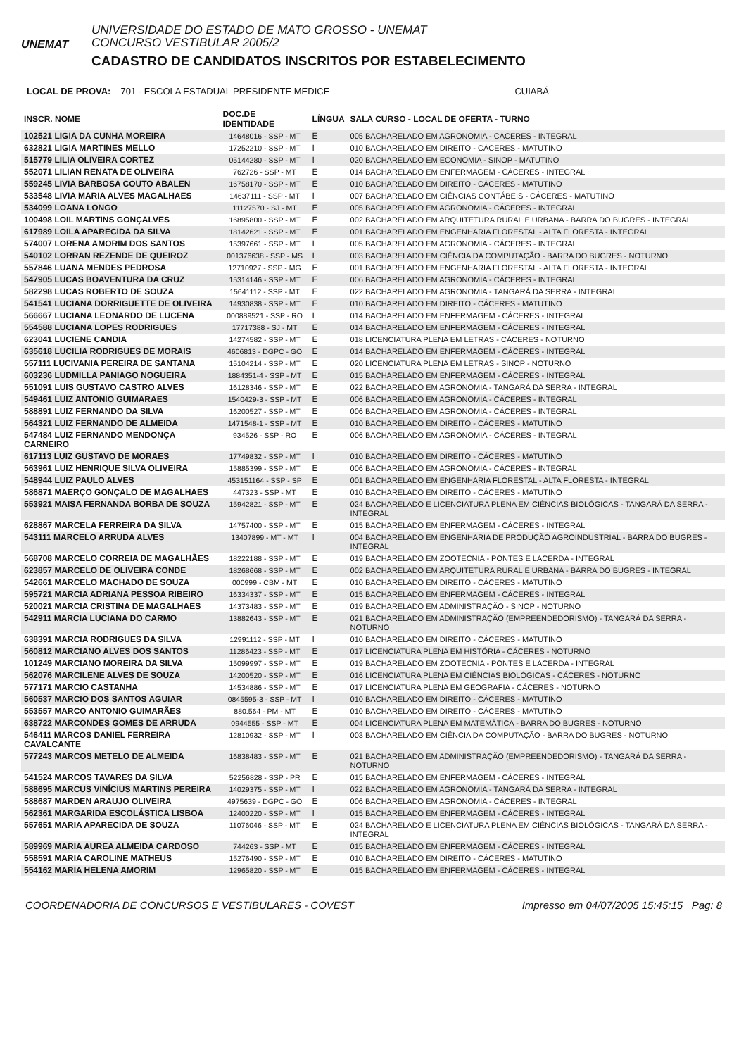UNEMAT
UNIVERSIDADE DO ESTADO DE MATO GROSSO - UNEMAT
CONCURSO VESTIBULAR 2005/2
CADASTRO DE CANDIDATOS INSCRITOS POR ESTABELECIMENTO
LOCAL DE PROVA: 701 - ESCOLA ESTADUAL PRESIDENTE MEDICE CUIABÁ
| INSCR. NOME | DOC.DE IDENTIDADE | LÍNGUA | SALA CURSO - LOCAL DE OFERTA - TURNO |
| --- | --- | --- | --- |
| 102521 LIGIA DA CUNHA MOREIRA | 14648016 - SSP - MT | E | 005 BACHARELADO EM AGRONOMIA - CÁCERES - INTEGRAL |
| 632821 LIGIA MARTINES MELLO | 17252210 - SSP - MT | I | 010 BACHARELADO EM DIREITO - CÁCERES - MATUTINO |
| 515779 LILIA OLIVEIRA CORTEZ | 05144280 - SSP - MT | I | 020 BACHARELADO EM ECONOMIA - SINOP - MATUTINO |
| 552071 LILIAN RENATA DE OLIVEIRA | 762726 - SSP - MT | E | 014 BACHARELADO EM ENFERMAGEM - CÁCERES - INTEGRAL |
| 559245 LIVIA BARBOSA COUTO ABALEN | 16758170 - SSP - MT | E | 010 BACHARELADO EM DIREITO - CÁCERES - MATUTINO |
| 533548 LIVIA MARIA ALVES MAGALHAES | 14637111 - SSP - MT | I | 007 BACHARELADO EM CIÊNCIAS CONTÁBEIS - CÁCERES - MATUTINO |
| 534099 LOANA LONGO | 11127570 - SJ - MT | E | 005 BACHARELADO EM AGRONOMIA - CÁCERES - INTEGRAL |
| 100498 LOIL MARTINS GONÇALVES | 16895800 - SSP - MT | E | 002 BACHARELADO EM ARQUITETURA RURAL E URBANA - BARRA DO BUGRES - INTEGRAL |
| 617989 LOILA APARECIDA DA SILVA | 18142621 - SSP - MT | E | 001 BACHARELADO EM ENGENHARIA FLORESTAL - ALTA FLORESTA - INTEGRAL |
| 574007 LORENA AMORIM DOS SANTOS | 15397661 - SSP - MT | I | 005 BACHARELADO EM AGRONOMIA - CÁCERES - INTEGRAL |
| 540102 LORRAN REZENDE DE QUEIROZ | 001376638 - SSP - MS | I | 003 BACHARELADO EM CIÊNCIA DA COMPUTAÇÃO - BARRA DO BUGRES - NOTURNO |
| 557846 LUANA MENDES PEDROSA | 12710927 - SSP - MG | E | 001 BACHARELADO EM ENGENHARIA FLORESTAL - ALTA FLORESTA - INTEGRAL |
| 547905 LUCAS BOAVENTURA DA CRUZ | 15314146 - SSP - MT | E | 006 BACHARELADO EM AGRONOMIA - CÁCERES - INTEGRAL |
| 582298 LUCAS ROBERTO DE SOUZA | 15641112 - SSP - MT | E | 022 BACHARELADO EM AGRONOMIA - TANGARÁ DA SERRA - INTEGRAL |
| 541541 LUCIANA DORRIGUETTE DE OLIVEIRA | 14930838 - SSP - MT | E | 010 BACHARELADO EM DIREITO - CÁCERES - MATUTINO |
| 566667 LUCIANA LEONARDO DE LUCENA | 000889521 - SSP - RO | I | 014 BACHARELADO EM ENFERMAGEM - CÁCERES - INTEGRAL |
| 554588 LUCIANA LOPES RODRIGUES | 17717388 - SJ - MT | E | 014 BACHARELADO EM ENFERMAGEM - CÁCERES - INTEGRAL |
| 623041 LUCIENE CANDIA | 14274582 - SSP - MT | E | 018 LICENCIATURA PLENA EM LETRAS - CÁCERES - NOTURNO |
| 635618 LUCILIA RODRIGUES DE MORAIS | 4606813 - DGPC - GO | E | 014 BACHARELADO EM ENFERMAGEM - CÁCERES - INTEGRAL |
| 557111 LUCIVANIA PEREIRA DE SANTANA | 15104214 - SSP - MT | E | 020 LICENCIATURA PLENA EM LETRAS - SINOP - NOTURNO |
| 603236 LUDMILLA PANIAGO NOGUEIRA | 1884351-4 - SSP - MT | E | 015 BACHARELADO EM ENFERMAGEM - CÁCERES - INTEGRAL |
| 551091 LUIS GUSTAVO CASTRO ALVES | 16128346 - SSP - MT | E | 022 BACHARELADO EM AGRONOMIA - TANGARÁ DA SERRA - INTEGRAL |
| 549461 LUIZ ANTONIO GUIMARAES | 1540429-3 - SSP - MT | E | 006 BACHARELADO EM AGRONOMIA - CÁCERES - INTEGRAL |
| 588891 LUIZ FERNANDO DA SILVA | 16200527 - SSP - MT | E | 006 BACHARELADO EM AGRONOMIA - CÁCERES - INTEGRAL |
| 564321 LUIZ FERNANDO DE ALMEIDA | 1471548-1 - SSP - MT | E | 010 BACHARELADO EM DIREITO - CÁCERES - MATUTINO |
| 547484 LUIZ FERNANDO MENDONÇA CARNEIRO | 934526 - SSP - RO | E | 006 BACHARELADO EM AGRONOMIA - CÁCERES - INTEGRAL |
| 617113 LUIZ GUSTAVO DE MORAES | 17749832 - SSP - MT | I | 010 BACHARELADO EM DIREITO - CÁCERES - MATUTINO |
| 563961 LUIZ HENRIQUE SILVA OLIVEIRA | 15885399 - SSP - MT | E | 006 BACHARELADO EM AGRONOMIA - CÁCERES - INTEGRAL |
| 548944 LUIZ PAULO ALVES | 453151164 - SSP - SP | E | 001 BACHARELADO EM ENGENHARIA FLORESTAL - ALTA FLORESTA - INTEGRAL |
| 586871 MAERÇO GONÇALO DE MAGALHAES | 447323 - SSP - MT | E | 010 BACHARELADO EM DIREITO - CÁCERES - MATUTINO |
| 553921 MAISA FERNANDA BORBA DE SOUZA | 15942821 - SSP - MT | E | 024 BACHARELADO E LICENCIATURA PLENA EM CIÊNCIAS BIOLÓGICAS - TANGARÁ DA SERRA - INTEGRAL |
| 628867 MARCELA FERREIRA DA SILVA | 14757400 - SSP - MT | E | 015 BACHARELADO EM ENFERMAGEM - CÁCERES - INTEGRAL |
| 543111 MARCELO ARRUDA ALVES | 13407899 - MT - MT | I | 004 BACHARELADO EM ENGENHARIA DE PRODUÇÃO AGROINDUSTRIAL - BARRA DO BUGRES - INTEGRAL |
| 568708 MARCELO CORREIA DE MAGALHÃES | 18222188 - SSP - MT | E | 019 BACHARELADO EM ZOOTECNIA - PONTES E LACERDA - INTEGRAL |
| 623857 MARCELO DE OLIVEIRA CONDE | 18268668 - SSP - MT | E | 002 BACHARELADO EM ARQUITETURA RURAL E URBANA - BARRA DO BUGRES - INTEGRAL |
| 542661 MARCELO MACHADO DE SOUZA | 000999 - CBM - MT | E | 010 BACHARELADO EM DIREITO - CÁCERES - MATUTINO |
| 595721 MARCIA ADRIANA PESSOA RIBEIRO | 16334337 - SSP - MT | E | 015 BACHARELADO EM ENFERMAGEM - CÁCERES - INTEGRAL |
| 520021 MARCIA CRISTINA DE MAGALHAES | 14373483 - SSP - MT | E | 019 BACHARELADO EM ADMINISTRAÇÃO - SINOP - NOTURNO |
| 542911 MARCIA LUCIANA DO CARMO | 13882643 - SSP - MT | E | 021 BACHARELADO EM ADMINISTRAÇÃO (EMPREENDEDORISMO) - TANGARÁ DA SERRA - NOTURNO |
| 638391 MARCIA RODRIGUES DA SILVA | 12991112 - SSP - MT | I | 010 BACHARELADO EM DIREITO - CÁCERES - MATUTINO |
| 560812 MARCIANO ALVES DOS SANTOS | 11286423 - SSP - MT | E | 017 LICENCIATURA PLENA EM HISTÓRIA - CÁCERES - NOTURNO |
| 101249 MARCIANO MOREIRA DA SILVA | 15099997 - SSP - MT | E | 019 BACHARELADO EM ZOOTECNIA - PONTES E LACERDA - INTEGRAL |
| 562076 MARCILENE ALVES DE SOUZA | 14200520 - SSP - MT | E | 016 LICENCIATURA PLENA EM CIÊNCIAS BIOLÓGICAS - CÁCERES - NOTURNO |
| 577171 MARCIO CASTANHA | 14534886 - SSP - MT | E | 017 LICENCIATURA PLENA EM GEOGRAFIA - CÁCERES - NOTURNO |
| 560537 MARCIO DOS SANTOS AGUIAR | 0845595-3 - SSP - MT | I | 010 BACHARELADO EM DIREITO - CÁCERES - MATUTINO |
| 553557 MARCO ANTONIO GUIMARÃES | 880.564 - PM - MT | E | 010 BACHARELADO EM DIREITO - CÁCERES - MATUTINO |
| 638722 MARCONDES GOMES DE ARRUDA | 0944555 - SSP - MT | E | 004 LICENCIATURA PLENA EM MATEMÁTICA - BARRA DO BUGRES - NOTURNO |
| 546411 MARCOS DANIEL FERREIRA CAVALCANTE | 12810932 - SSP - MT | I | 003 BACHARELADO EM CIÊNCIA DA COMPUTAÇÃO - BARRA DO BUGRES - NOTURNO |
| 577243 MARCOS METELO DE ALMEIDA | 16838483 - SSP - MT | E | 021 BACHARELADO EM ADMINISTRAÇÃO (EMPREENDEDORISMO) - TANGARÁ DA SERRA - NOTURNO |
| 541524 MARCOS TAVARES DA SILVA | 52256828 - SSP - PR | E | 015 BACHARELADO EM ENFERMAGEM - CÁCERES - INTEGRAL |
| 588695 MARCUS VINÍCIUS MARTINS PEREIRA | 14029375 - SSP - MT | I | 022 BACHARELADO EM AGRONOMIA - TANGARÁ DA SERRA - INTEGRAL |
| 588687 MARDEN ARAUJO OLIVEIRA | 4975639 - DGPC - GO | E | 006 BACHARELADO EM AGRONOMIA - CÁCERES - INTEGRAL |
| 562361 MARGARIDA ESCOLÁSTICA LISBOA | 12400220 - SSP - MT | I | 015 BACHARELADO EM ENFERMAGEM - CÁCERES - INTEGRAL |
| 557651 MARIA APARECIDA DE SOUZA | 11076046 - SSP - MT | E | 024 BACHARELADO E LICENCIATURA PLENA EM CIÊNCIAS BIOLÓGICAS - TANGARÁ DA SERRA - INTEGRAL |
| 589969 MARIA AUREA ALMEIDA CARDOSO | 744263 - SSP - MT | E | 015 BACHARELADO EM ENFERMAGEM - CÁCERES - INTEGRAL |
| 558591 MARIA CAROLINE MATHEUS | 15276490 - SSP - MT | E | 010 BACHARELADO EM DIREITO - CÁCERES - MATUTINO |
| 554162 MARIA HELENA AMORIM | 12965820 - SSP - MT | E | 015 BACHARELADO EM ENFERMAGEM - CÁCERES - INTEGRAL |
COORDENADORIA DE CONCURSOS E VESTIBULARES - COVEST Impresso em 04/07/2005 15:45:15 Pag: 8